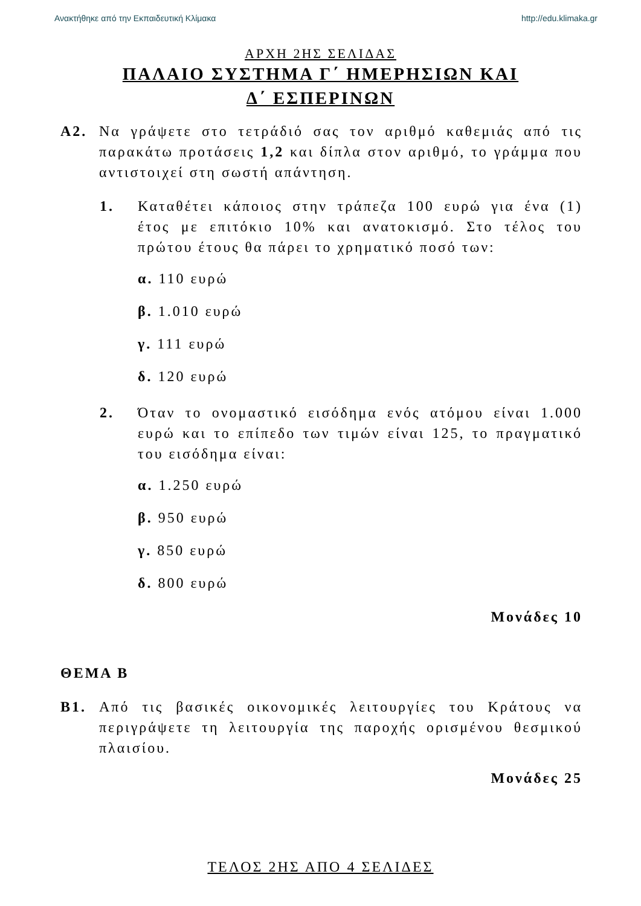Ανακτήθηκε από την Εκπαιδευτική Κλίμακα http://edu.klimaka.gr
ΑΡΧΗ 2ΗΣ ΣΕΛΙΔΑΣ
ΠΑΛΑΙΟ ΣΥΣΤΗΜΑ Γ΄ ΗΜΕΡΗΣΙΩΝ ΚΑΙ
Δ΄ ΕΣΠΕΡΙΝΩΝ
Α2. Να γράψετε στο τετράδιό σας τον αριθμό καθεμιάς από τις παρακάτω προτάσεις 1,2 και δίπλα στον αριθμό, το γράμμα που αντιστοιχεί στη σωστή απάντηση.
1. Καταθέτει κάποιος στην τράπεζα 100 ευρώ για ένα (1) έτος με επιτόκιο 10% και ανατοκισμό. Στο τέλος του πρώτου έτους θα πάρει το χρηματικό ποσό των:
α. 110 ευρώ
β. 1.010 ευρώ
γ. 111 ευρώ
δ. 120 ευρώ
2. Όταν το ονομαστικό εισόδημα ενός ατόμου είναι 1.000 ευρώ και το επίπεδο των τιμών είναι 125, το πραγματικό του εισόδημα είναι:
α. 1.250 ευρώ
β. 950 ευρώ
γ. 850 ευρώ
δ. 800 ευρώ
Μονάδες 10
ΘΕΜΑ Β
Β1. Από τις βασικές οικονομικές λειτουργίες του Κράτους να περιγράψετε τη λειτουργία της παροχής ορισμένου θεσμικού πλαισίου.
Μονάδες 25
ΤΕΛΟΣ 2ΗΣ ΑΠΟ 4 ΣΕΛΙΔΕΣ